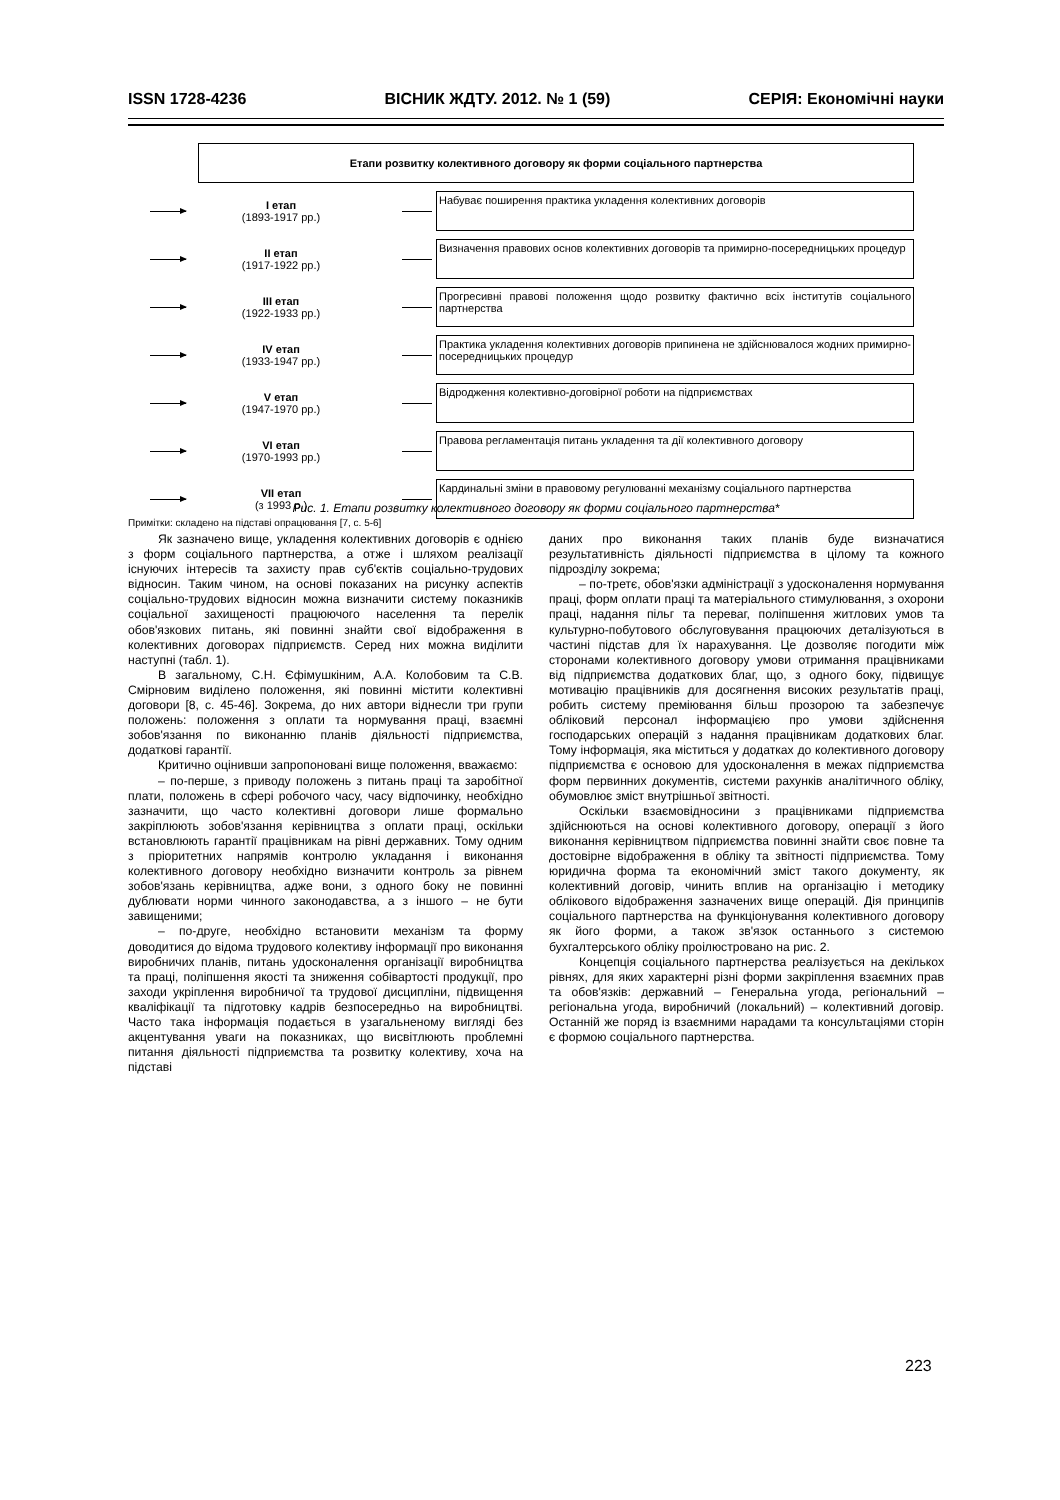ISSN 1728-4236 ВІСНИК ЖДТУ. 2012. № 1 (59) СЕРІЯ: Економічні науки
Етапи розвитку колективного договору як форми соціального партнерства
I етап
(1893-1917 рр.)
Набуває поширення практика укладення колективних договорів
II етап
(1917-1922 рр.)
Визначення правових основ колективних договорів та примирно-посередницьких процедур
III етап
(1922-1933 рр.)
Прогресивні правові положення щодо розвитку фактично всіх інститутів соціального партнерства
IV етап
(1933-1947 рр.)
Практика укладення колективних договорів припинена не здійснювалося жодних примирно-посередницьких процедур
V етап
(1947-1970 рр.)
Відродження колективно-договірної роботи на підприємствах
VI етап
(1970-1993 рр.)
Правова регламентація питань укладення та дії колективного договору
VII етап
(з 1993 р.)
Кардинальні зміни в правовому регулюванні механізму соціального партнерства
Рис. 1. Етапи розвитку колективного договору як форми соціального партнерства*
Примітки: складено на підставі опрацювання [7, с. 5-6]
Як зазначено вище, укладення колективних договорів є однією з форм соціального партнерства, а отже і шляхом реалізації існуючих інтересів та захисту прав суб'єктів соціально-трудових відносин. Таким чином, на основі показаних на рисунку аспектів соціально-трудових відносин можна визначити систему показників соціальної захищеності працюючого населення та перелік обов'язкових питань, які повинні знайти свої відображення в колективних договорах підприємств. Серед них можна виділити наступні (табл. 1).
В загальному, С.Н. Єфімушкіним, А.А. Колобовим та С.В. Смірновим виділено положення, які повинні містити колективні договори [8, с. 45-46]. Зокрема, до них автори віднесли три групи положень: положення з оплати та нормування праці, взаємні зобов'язання по виконанню планів діяльності підприємства, додаткові гарантії.
Критично оцінивши запропоновані вище положення, вважаємо:
– по-перше, з приводу положень з питань праці та заробітної плати, положень в сфері робочого часу, часу відпочинку, необхідно зазначити, що часто колективні договори лише формально закріплюють зобов'язання керівництва з оплати праці, оскільки встановлюють гарантії працівникам на рівні державних. Тому одним з пріоритетних напрямів контролю укладання і виконання колективного договору необхідно визначити контроль за рівнем зобов'язань керівництва, адже вони, з одного боку не повинні дублювати норми чинного законодавства, а з іншого – не бути завищеними;
– по-друге, необхідно встановити механізм та форму доводитися до відома трудового колективу інформації про виконання виробничих планів, питань удосконалення організації виробництва та праці, поліпшення якості та зниження собівартості продукції, про заходи укріплення виробничої та трудової дисципліни, підвищення кваліфікації та підготовку кадрів безпосередньо на виробництві. Часто така інформація подається в узагальненому вигляді без акцентування уваги на показниках, що висвітлюють проблемні питання діяльності підприємства та розвитку колективу, хоча на підставі
даних про виконання таких планів буде визначатися результативність діяльності підприємства в цілому та кожного підрозділу зокрема;
– по-третє, обов'язки адміністрації з удосконалення нормування праці, форм оплати праці та матеріального стимулювання, з охорони праці, надання пільг та переваг, поліпшення житлових умов та культурно-побутового обслуговування працюючих деталізуються в частині підстав для їх нарахування. Це дозволяє погодити між сторонами колективного договору умови отримання працівниками від підприємства додаткових благ, що, з одного боку, підвищує мотивацію працівників для досягнення високих результатів праці, робить систему преміювання більш прозорою та забезпечує обліковий персонал інформацією про умови здійснення господарських операцій з надання працівникам додаткових благ. Тому інформація, яка міститься у додатках до колективного договору підприємства є основою для удосконалення в межах підприємства форм первинних документів, системи рахунків аналітичного обліку, обумовлює зміст внутрішньої звітності.
Оскільки взаємовідносини з працівниками підприємства здійснюються на основі колективного договору, операції з його виконання керівництвом підприємства повинні знайти своє повне та достовірне відображення в обліку та звітності підприємства. Тому юридична форма та економічний зміст такого документу, як колективний договір, чинить вплив на організацію і методику облікового відображення зазначених вище операцій. Дія принципів соціального партнерства на функціонування колективного договору як його форми, а також зв'язок останнього з системою бухгалтерського обліку проілюстровано на рис. 2.
Концепція соціального партнерства реалізується на декількох рівнях, для яких характерні різні форми закріплення взаємних прав та обов'язків: державний – Генеральна угода, регіональний – регіональна угода, виробничий (локальний) – колективний договір. Останній же поряд із взаємними нарадами та консультаціями сторін є формою соціального партнерства.
223